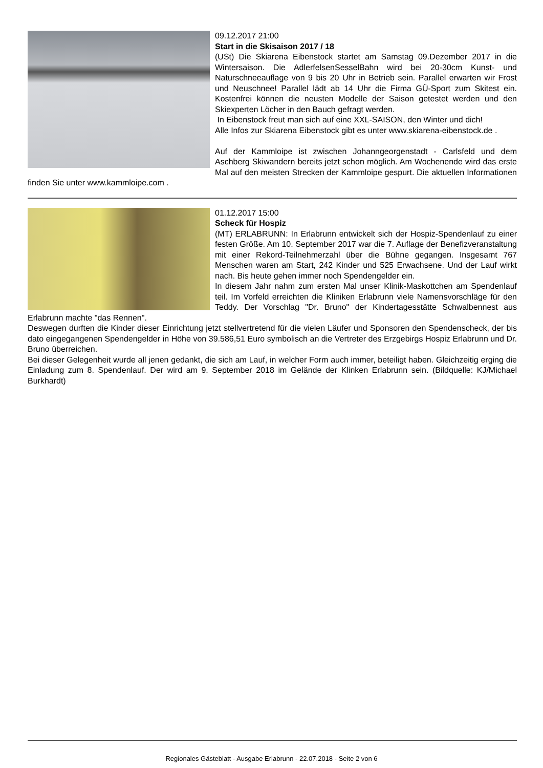09.12.2017 21:00
Start in die Skisaison 2017 / 18
(USt) Die Skiarena Eibenstock startet am Samstag 09.Dezember 2017 in die Wintersaison. Die AdlerfelsenSesselBahn wird bei 20-30cm Kunst- und Naturschneeauflage von 9 bis 20 Uhr in Betrieb sein. Parallel erwarten wir Frost und Neuschnee! Parallel lädt ab 14 Uhr die Firma GÜ-Sport zum Skitest ein. Kostenfrei können die neusten Modelle der Saison getestet werden und den Skiexperten Löcher in den Bauch gefragt werden.
In Eibenstock freut man sich auf eine XXL-SAISON, den Winter und dich!
Alle Infos zur Skiarena Eibenstock gibt es unter www.skiarena-eibenstock.de .
Auf der Kammloipe ist zwischen Johanngeorgenstadt - Carlsfeld und dem Aschberg Skiwandern bereits jetzt schon möglich. Am Wochenende wird das erste Mal auf den meisten Strecken der Kammloipe gespurt. Die aktuellen Informationen finden Sie unter www.kammloipe.com .
01.12.2017 15:00
Scheck für Hospiz
(MT) ERLABRUNN: In Erlabrunn entwickelt sich der Hospiz-Spendenlauf zu einer festen Größe. Am 10. September 2017 war die 7. Auflage der Benefizveranstaltung mit einer Rekord-Teilnehmerzahl über die Bühne gegangen. Insgesamt 767 Menschen waren am Start, 242 Kinder und 525 Erwachsene. Und der Lauf wirkt nach. Bis heute gehen immer noch Spendengelder ein.
In diesem Jahr nahm zum ersten Mal unser Klinik-Maskottchen am Spendenlauf teil. Im Vorfeld erreichten die Kliniken Erlabrunn viele Namensvorschläge für den Teddy. Der Vorschlag "Dr. Bruno" der Kindertagesstätte Schwalbennest aus Erlabrunn machte "das Rennen".
Deswegen durften die Kinder dieser Einrichtung jetzt stellvertretend für die vielen Läufer und Sponsoren den Spendenscheck, der bis dato eingegangenen Spendengelder in Höhe von 39.586,51 Euro symbolisch an die Vertreter des Erzgebirgs Hospiz Erlabrunn und Dr. Bruno überreichen.
Bei dieser Gelegenheit wurde all jenen gedankt, die sich am Lauf, in welcher Form auch immer, beteiligt haben. Gleichzeitig erging die Einladung zum 8. Spendenlauf. Der wird am 9. September 2018 im Gelände der Klinken Erlabrunn sein. (Bildquelle: KJ/Michael Burkhardt)
Regionales Gästeblatt - Ausgabe Erlabrunn - 22.07.2018 - Seite 2 von 6